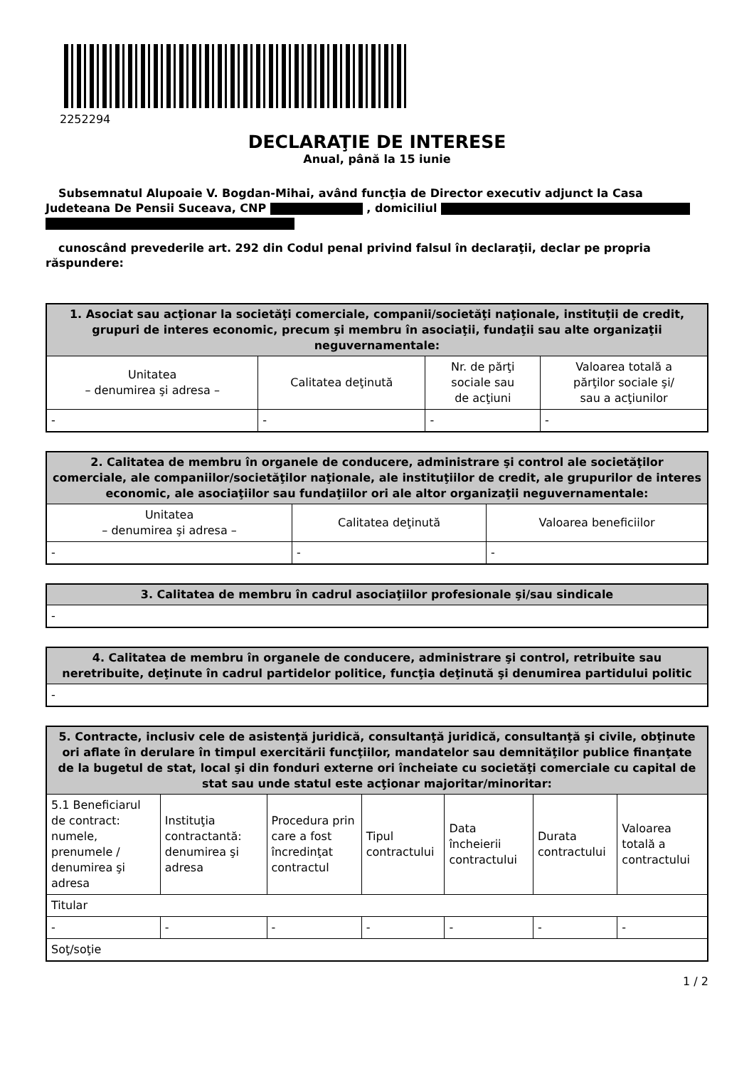2252294
DECLARAŢIE DE INTERESE
Anual, până la 15 iunie
Subsemnatul Alupoaie V. Bogdan-Mihai, având funcţia de Director executiv adjunct la Casa Judeteana De Pensii Suceava, CNP , domiciliul
cunoscând prevederile art. 292 din Codul penal privind falsul în declaraţii, declar pe propria răspundere:
| 1. Asociat sau acţionar la societăţi comerciale, companii/societăţi naţionale, instituţii de credit, grupuri de interes economic, precum şi membru în asociaţii, fundaţii sau alte organizaţii neguvernamentale: | | | |
| --- | --- | --- | --- |
| Unitatea – denumirea şi adresa – | Calitatea deţinută | Nr. de părţi sociale sau de acţiuni | Valoarea totală a părţilor sociale şi/ sau a acţiunilor |
| - | - | - | - |
| 2. Calitatea de membru în organele de conducere, administrare şi control ale societăţilor comerciale, ale companiilor/societăţilor naţionale, ale instituţiilor de credit, ale grupurilor de interes economic, ale asociaţiilor sau fundaţiilor ori ale altor organizaţii neguvernamentale: | | |
| --- | --- | --- |
| Unitatea – denumirea şi adresa – | Calitatea deţinută | Valoarea beneficiilor |
| - | - | - |
| 3. Calitatea de membru în cadrul asociaţiilor profesionale şi/sau sindicale |
| --- |
| - |
| 4. Calitatea de membru în organele de conducere, administrare şi control, retribuite sau neretribuite, deţinute în cadrul partidelor politice, funcţia deţinută şi denumirea partidului politic |
| --- |
| - |
| 5. Contracte, inclusiv cele de asistenţă juridică, consultanţă juridică, consultanţă şi civile, obţinute ori aflate în derulare în timpul exercitării funcţiilor, mandatelor sau demnităţilor publice finanţate de la bugetul de stat, local şi din fonduri externe ori încheiate cu societăţi comerciale cu capital de stat sau unde statul este acţionar majoritar/minoritar: | | | | | | |
| --- | --- | --- | --- | --- | --- | --- |
| 5.1 Beneficiarul de contract: numele, prenumele / denumirea şi adresa | Instituţia contractantă: denumirea şi adresa | Procedura prin care a fost încredinţat contractul | Tipul contractului | Data încheierii contractului | Durata contractului | Valoarea totală a contractului |
| Titular | | | | | | |
| - | - | - | - | - | - | - |
| Soţ/soţie | | | | | | |
1 / 2